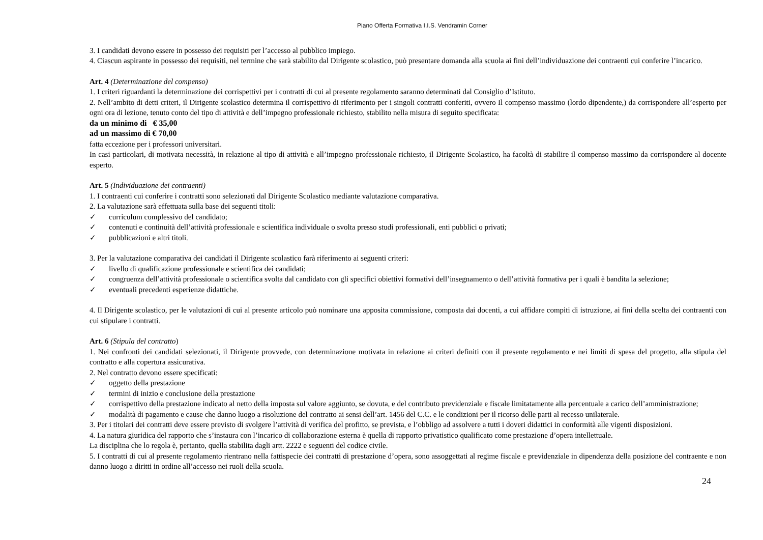Piano Offerta Formativa I.I.S. Vendramin Corner
3. I candidati devono essere in possesso dei requisiti per l’accesso al pubblico impiego.
4. Ciascun aspirante in possesso dei requisiti, nel termine che sarà stabilito dal Dirigente scolastico, può presentare domanda alla scuola ai fini dell’individuazione dei contraenti cui conferire l’incarico.
Art. 4 (Determinazione del compenso)
1. I criteri riguardanti la determinazione dei corrispettivi per i contratti di cui al presente regolamento saranno determinati dal Consiglio d’Istituto.
2. Nell’ambito di detti criteri, il Dirigente scolastico determina il corrispettivo di riferimento per i singoli contratti conferiti, ovvero Il compenso massimo (lordo dipendente,) da corrispondere all’esperto per ogni ora di lezione, tenuto conto del tipo di attività e dell’impegno professionale richiesto, stabilito nella misura di seguito specificata:
da un minimo di € 35,00
ad un massimo di € 70,00
fatta eccezione per i professori universitari.
In casi particolari, di motivata necessità, in relazione al tipo di attività e all’impegno professionale richiesto, il Dirigente Scolastico, ha facoltà di stabilire il compenso massimo da corrispondere al docente esperto.
Art. 5 (Individuazione dei contraenti)
1. I contraenti cui conferire i contratti sono selezionati dal Dirigente Scolastico mediante valutazione comparativa.
2. La valutazione sarà effettuata sulla base dei seguenti titoli:
✓ curriculum complessivo del candidato;
✓ contenuti e continuità dell’attività professionale e scientifica individuale o svolta presso studi professionali, enti pubblici o privati;
✓ pubblicazioni e altri titoli.
3. Per la valutazione comparativa dei candidati il Dirigente scolastico farà riferimento ai seguenti criteri:
✓ livello di qualificazione professionale e scientifica dei candidati;
✓ congruenza dell’attività professionale o scientifica svolta dal candidato con gli specifici obiettivi formativi dell’insegnamento o dell’attività formativa per i quali è bandita la selezione;
✓ eventuali precedenti esperienze didattiche.
4. Il Dirigente scolastico, per le valutazioni di cui al presente articolo può nominare una apposita commissione, composta dai docenti, a cui affidare compiti di istruzione, ai fini della scelta dei contraenti con cui stipulare i contratti.
Art. 6 (Stipula del contratto)
1. Nei confronti dei candidati selezionati, il Dirigente provvede, con determinazione motivata in relazione ai criteri definiti con il presente regolamento e nei limiti di spesa del progetto, alla stipula del contratto e alla copertura assicurativa.
2. Nel contratto devono essere specificati:
✓ oggetto della prestazione
✓ termini di inizio e conclusione della prestazione
✓ corrispettivo della prestazione indicato al netto della imposta sul valore aggiunto, se dovuta, e del contributo previdenziale e fiscale limitatamente alla percentuale a carico dell’amministrazione;
✓ modalità di pagamento e cause che danno luogo a risoluzione del contratto ai sensi dell’art. 1456 del C.C. e le condizioni per il ricorso delle parti al recesso unilaterale.
3. Per i titolari dei contratti deve essere previsto di svolgere l’attività di verifica del profitto, se prevista, e l’obbligo ad assolvere a tutti i doveri didattici in conformità alle vigenti disposizioni.
4. La natura giuridica del rapporto che s’instaura con l’incarico di collaborazione esterna è quella di rapporto privatistico qualificato come prestazione d’opera intellettuale.
La disciplina che lo regola è, pertanto, quella stabilita dagli artt. 2222 e seguenti del codice civile.
5. I contratti di cui al presente regolamento rientrano nella fattispecie dei contratti di prestazione d’opera, sono assoggettati al regime fiscale e previdenziale in dipendenza della posizione del contraente e non danno luogo a diritti in ordine all’accesso nei ruoli della scuola.
24